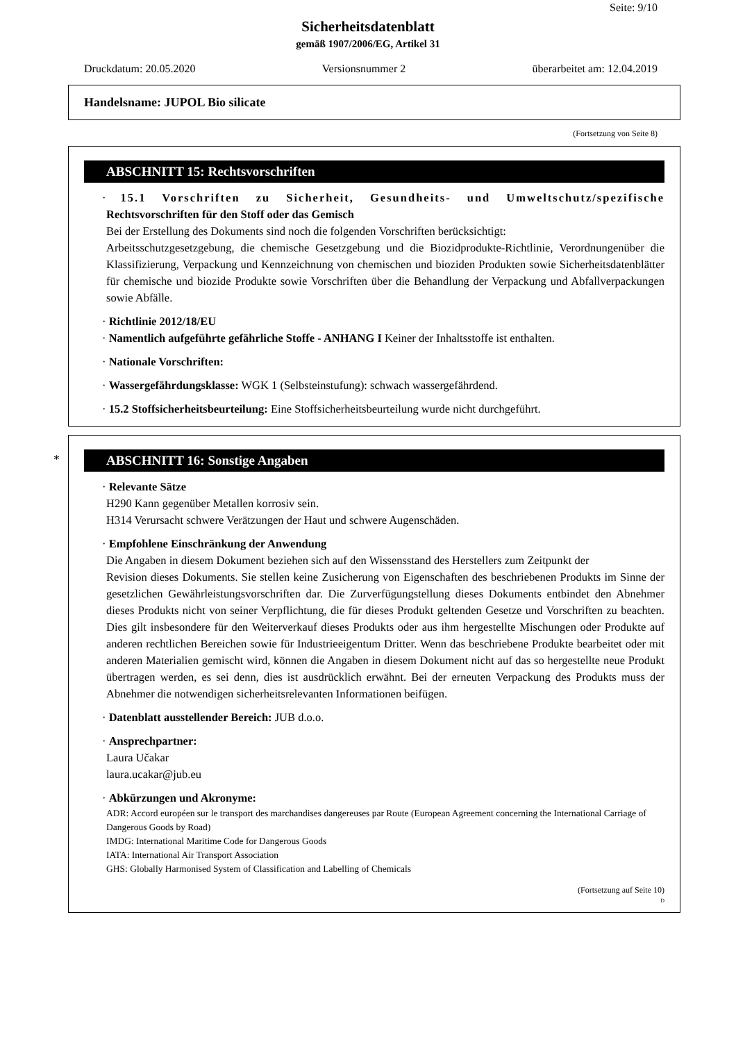Seite: 9/10
Sicherheitsdatenblatt
gemäß 1907/2006/EG, Artikel 31
Druckdatum: 20.05.2020 Versionsnummer 2 überarbeitet am: 12.04.2019
Handelsname: JUPOL Bio silicate
(Fortsetzung von Seite 8)
ABSCHNITT 15: Rechtsvorschriften
· 15.1 Vorschriften zu Sicherheit, Gesundheits- und Umweltschutz/spezifische Rechtsvorschriften für den Stoff oder das Gemisch
Bei der Erstellung des Dokuments sind noch die folgenden Vorschriften berücksichtigt:
Arbeitsschutzgesetzgebung, die chemische Gesetzgebung und die Biozidprodukte-Richtlinie, Verordnungenüber die Klassifizierung, Verpackung und Kennzeichnung von chemischen und bioziden Produkten sowie Sicherheitsdatenblätter für chemische und biozide Produkte sowie Vorschriften über die Behandlung der Verpackung und Abfallverpackungen sowie Abfälle.
· Richtlinie 2012/18/EU
· Namentlich aufgeführte gefährliche Stoffe - ANHANG I Keiner der Inhaltsstoffe ist enthalten.
· Nationale Vorschriften:
· Wassergefährdungsklasse: WGK 1 (Selbsteinstufung): schwach wassergefährdend.
· 15.2 Stoffsicherheitsbeurteilung: Eine Stoffsicherheitsbeurteilung wurde nicht durchgeführt.
*
ABSCHNITT 16: Sonstige Angaben
· Relevante Sätze
H290 Kann gegenüber Metallen korrosiv sein.
H314 Verursacht schwere Verätzungen der Haut und schwere Augenschäden.
· Empfohlene Einschränkung der Anwendung
Die Angaben in diesem Dokument beziehen sich auf den Wissensstand des Herstellers zum Zeitpunkt der
Revision dieses Dokuments. Sie stellen keine Zusicherung von Eigenschaften des beschriebenen Produkts im Sinne der gesetzlichen Gewährleistungsvorschriften dar. Die Zurverfügungstellung dieses Dokuments entbindet den Abnehmer dieses Produkts nicht von seiner Verpflichtung, die für dieses Produkt geltenden Gesetze und Vorschriften zu beachten. Dies gilt insbesondere für den Weiterverkauf dieses Produkts oder aus ihm hergestellte Mischungen oder Produkte auf anderen rechtlichen Bereichen sowie für Industrieeigentum Dritter. Wenn das beschriebene Produkte bearbeitet oder mit anderen Materialien gemischt wird, können die Angaben in diesem Dokument nicht auf das so hergestellte neue Produkt übertragen werden, es sei denn, dies ist ausdrücklich erwähnt. Bei der erneuten Verpackung des Produkts muss der Abnehmer die notwendigen sicherheitsrelevanten Informationen beifügen.
· Datenblatt ausstellender Bereich: JUB d.o.o.
· Ansprechpartner:
Laura Učakar
laura.ucakar@jub.eu
· Abkürzungen und Akronyme:
ADR: Accord européen sur le transport des marchandises dangereuses par Route (European Agreement concerning the International Carriage of Dangerous Goods by Road)
IMDG: International Maritime Code for Dangerous Goods
IATA: International Air Transport Association
GHS: Globally Harmonised System of Classification and Labelling of Chemicals
(Fortsetzung auf Seite 10)
D